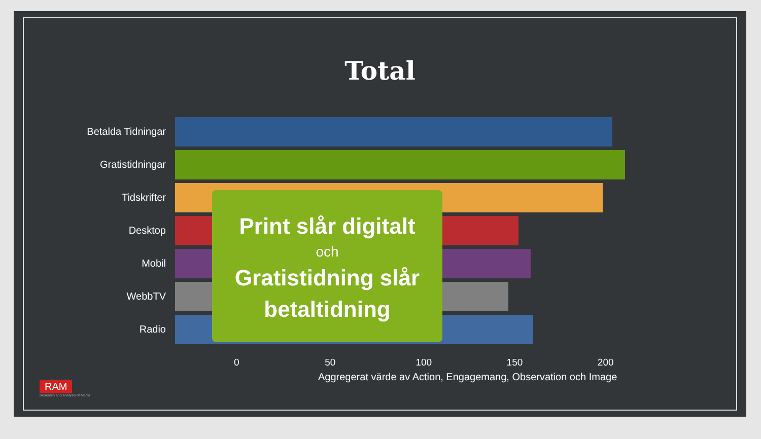Total
Betalda Tidningar
Gratistidningar
Tidskrifter
Desktop
Mobil
WebbTV
Radio
0 50 100 150 200
Aggregerat värde av Action, Engagemang, Observation och Image
Print slår digitalt
och
Gratistidning slår betaltidning
RAM
Research and Analysis of Media